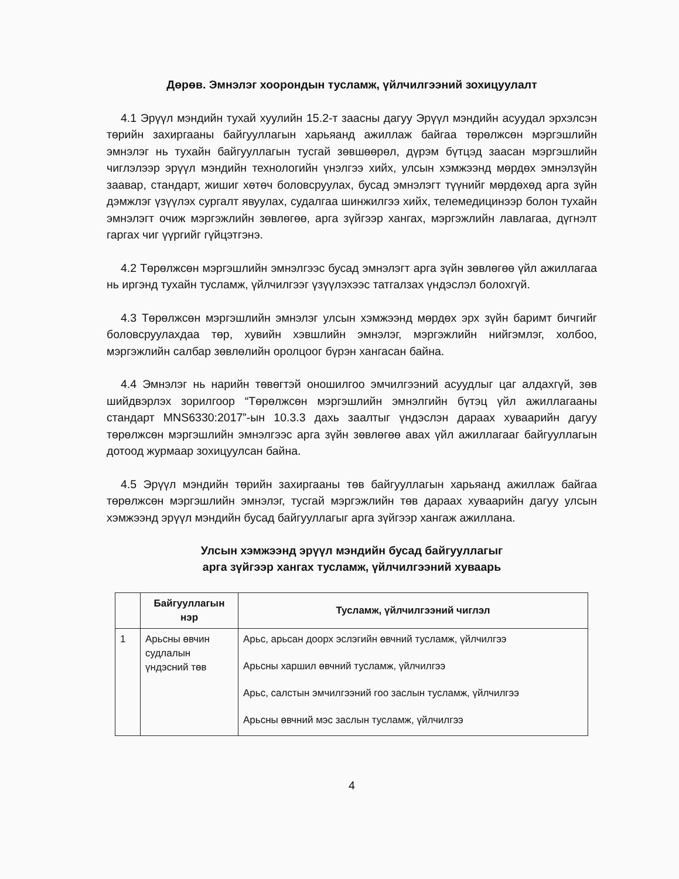Дөрөв. Эмнэлэг хоорондын тусламж, үйлчилгээний зохицуулалт
4.1 Эрүүл мэндийн тухай хуулийн 15.2-т заасны дагуу Эрүүл мэндийн асуудал эрхэлсэн төрийн захиргааны байгууллагын харьяанд ажиллаж байгаа төрөлжсөн мэргэшлийн эмнэлэг нь тухайн байгууллагын тусгай зөвшөөрөл, дүрэм бүтцэд заасан мэргэшлийн чиглэлээр эрүүл мэндийн технологийн үнэлгээ хийх, улсын хэмжээнд мөрдөх эмнэлзүйн заавар, стандарт, жишиг хөтөч боловсруулах, бусад эмнэлэгт түүнийг мөрдөхөд арга зүйн дэмжлэг үзүүлэх сургалт явуулах, судалгаа шинжилгээ хийх, телемедицинээр болон тухайн эмнэлэгт очиж мэргэжлийн зөвлөгөө, арга зүйгээр хангах, мэргэжлийн лавлагаа, дүгнэлт гаргах чиг үүргийг гүйцэтгэнэ.
4.2 Төрөлжсөн мэргэшлийн эмнэлгээс бусад эмнэлэгт арга зүйн зөвлөгөө үйл ажиллагаа нь иргэнд тухайн тусламж, үйлчилгээг үзүүлэхээс татгалзах үндэслэл болохгүй.
4.3 Төрөлжсөн мэргэшлийн эмнэлэг улсын хэмжээнд мөрдөх эрх зүйн баримт бичгийг боловсруулахдаа төр, хувийн хэвшлийн эмнэлэг, мэргэжлийн нийгэмлэг, холбоо, мэргэжлийн салбар зөвлөлийн оролцоог бүрэн хангасан байна.
4.4 Эмнэлэг нь нарийн төвөгтэй оношилгоо эмчилгээний асуудлыг цаг алдахгүй, зөв шийдвэрлэх зорилгоор “Төрөлжсөн мэргэшлийн эмнэлгийн бүтэц үйл ажиллагааны стандарт MNS6330:2017”-ын 10.3.3 дахь заалтыг үндэслэн дараах хуваарийн дагуу төрөлжсөн мэргэшлийн эмнэлгээс арга зүйн зөвлөгөө авах үйл ажиллагааг байгууллагын дотоод журмаар зохицуулсан байна.
4.5 Эрүүл мэндийн төрийн захиргааны төв байгууллагын харьяанд ажиллаж байгаа төрөлжсөн мэргэшлийн эмнэлэг, тусгай мэргэжлийн төв дараах хуваарийн дагуу улсын хэмжээнд эрүүл мэндийн бусад байгууллагыг арга зүйгээр хангаж ажиллана.
Улсын хэмжээнд эрүүл мэндийн бусад байгууллагыг
арга зүйгээр хангах тусламж, үйлчилгээний хуваарь
| | Байгууллагын нэр | Тусламж, үйлчилгээний чиглэл |
| --- | --- | --- |
| 1 | Арьсны өвчин судлалын үндэсний төв | Арьс, арьсан доорх эслэгийн өвчний тусламж, үйлчилгээ Арьсны харшил өвчний тусламж, үйлчилгээ Арьс, салстын эмчилгээний гоо заслын тусламж, үйлчилгээ Арьсны өвчний мэс заслын тусламж, үйлчилгээ |
4